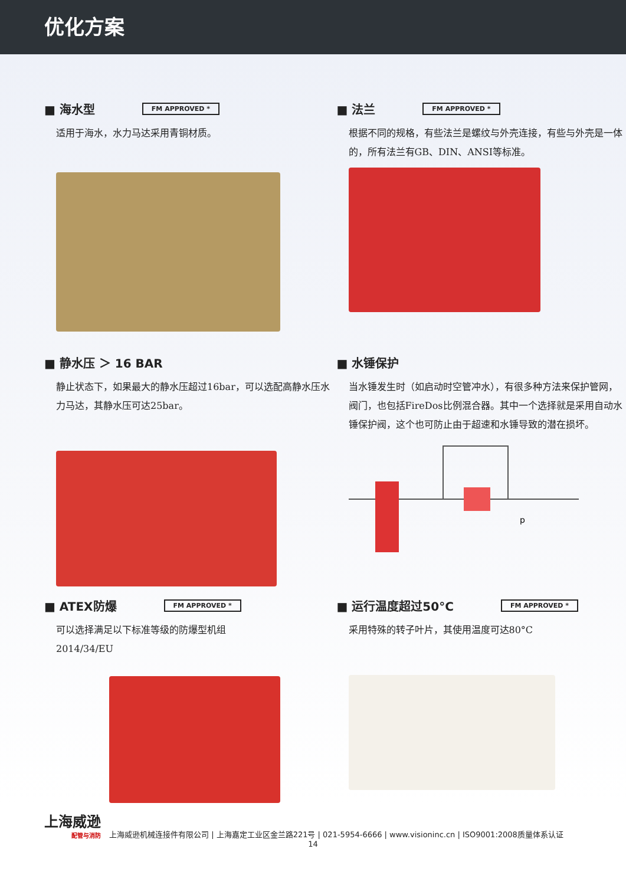优化方案
■ 海水型 FM APPROVED *
适用于海水，水力马达采用青铜材质。
■ 法兰 FM APPROVED *
根据不同的规格，有些法兰是螺纹与外壳连接，有些与外壳是一体的，所有法兰有GB、DIN、ANSI等标准。
■ 静水压 ＞ 16 BAR
静止状态下，如果最大的静水压超过16bar，可以选配高静水压水力马达，其静水压可达25bar。
■ 水锤保护
当水锤发生时（如启动时空管冲水），有很多种方法来保护管网，阀门，也包括FireDos比例混合器。其中一个选择就是采用自动水锤保护阀，这个也可防止由于超速和水锤导致的潜在损坏。
p
■ ATEX防爆 FM APPROVED *
可以选择满足以下标准等级的防爆型机组
2014/34/EU
■ 运行温度超过50°C FM APPROVED *
采用特殊的转子叶片，其使用温度可达80°C
上海威逊
配管与消防
上海威逊机械连接件有限公司 | 上海嘉定工业区金兰路221号 | 021-5954-6666 | www.visioninc.cn | ISO9001:2008质量体系认证
14